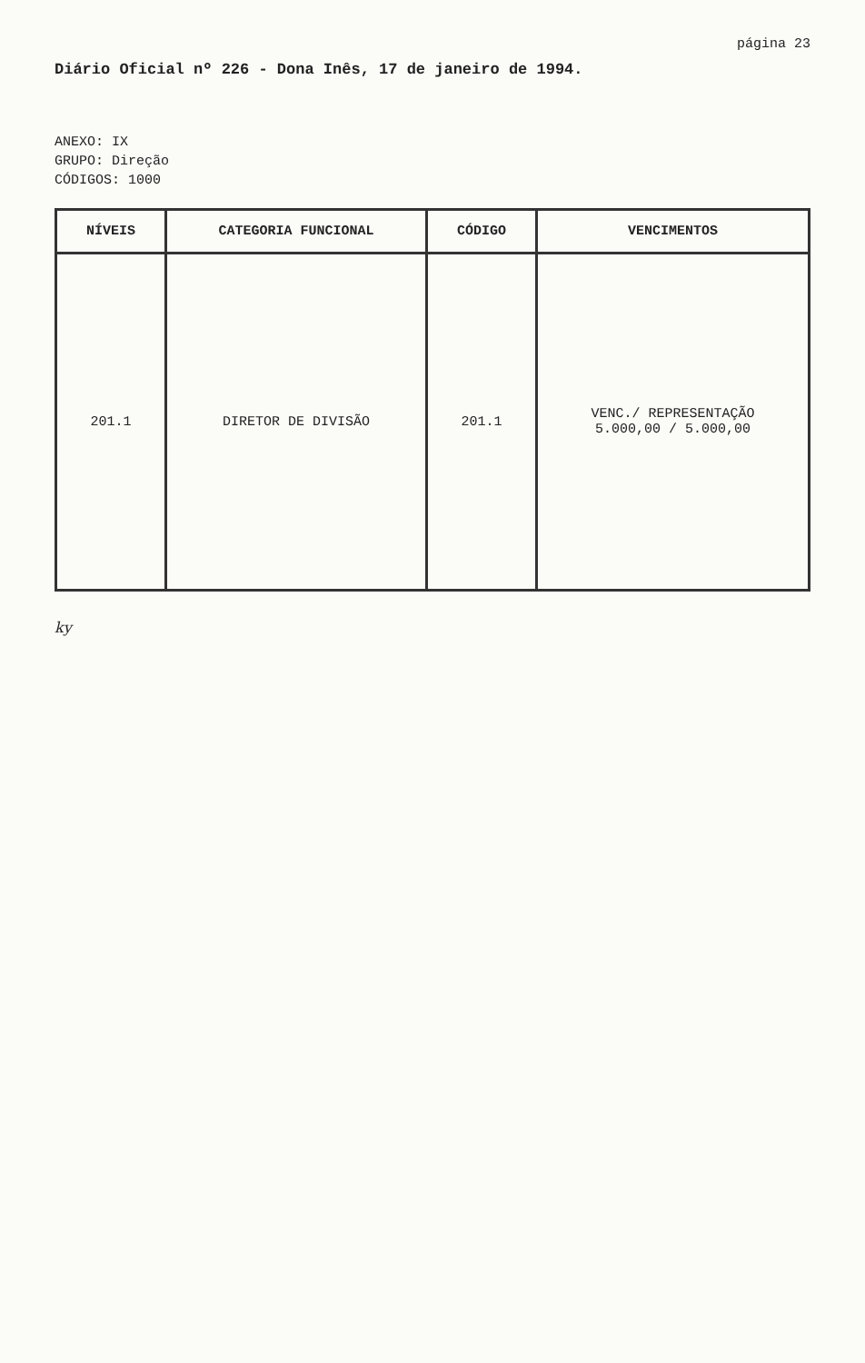página 23
Diário Oficial nº 226 - Dona Inês, 17 de janeiro de 1994.
ANEXO: IX
GRUPO: Direção
CÓDIGOS: 1000
| NÍVEIS | CATEGORIA FUNCIONAL | CÓDIGO | VENCIMENTOS |
| --- | --- | --- | --- |
| 201.1 | DIRETOR DE DIVISÃO | 201.1 | VENC./ REPRESENTAÇÃO 5.000,00 / 5.000,00 |
ky